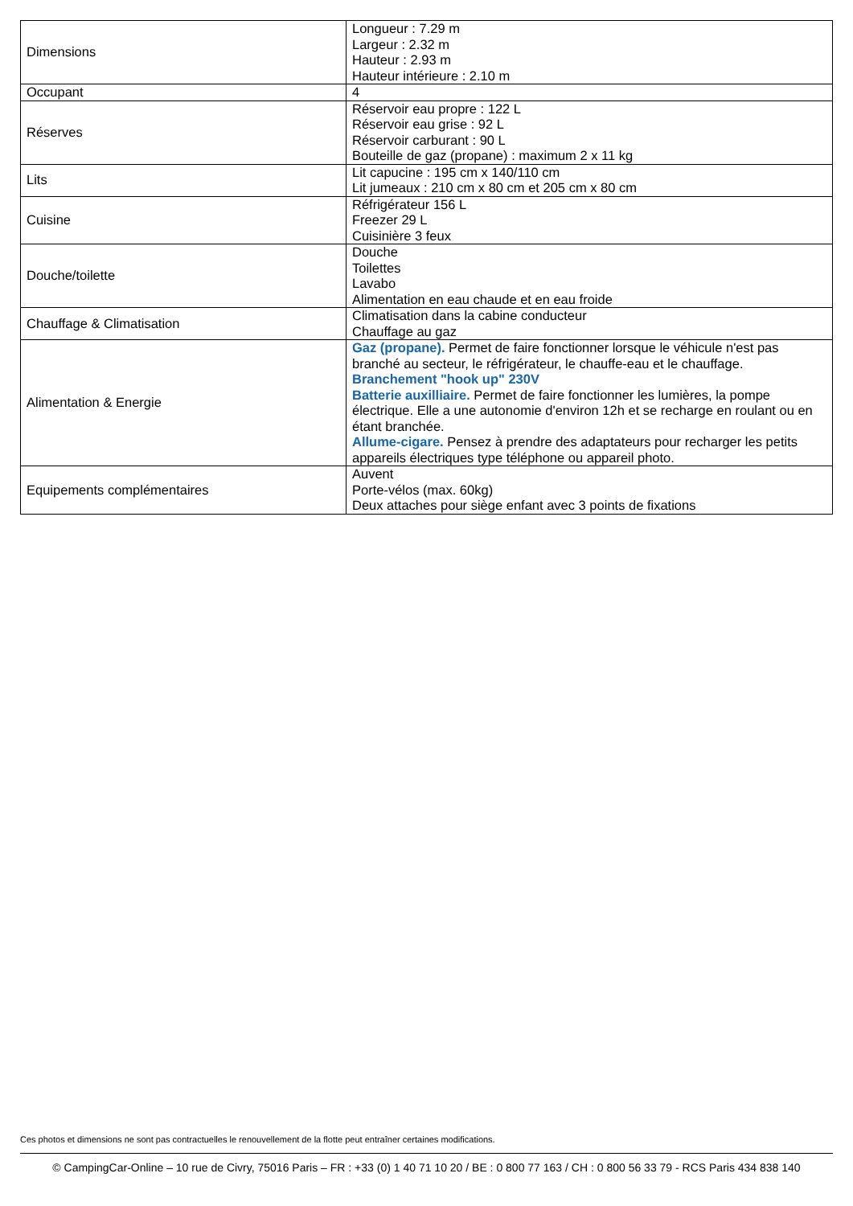| Dimensions | Longueur : 7.29 m Largeur : 2.32 m Hauteur : 2.93 m Hauteur intérieure : 2.10 m |
| Occupant | 4 |
| Réserves | Réservoir eau propre : 122 L Réservoir eau grise : 92 L Réservoir carburant : 90 L Bouteille de gaz (propane) : maximum 2 x 11 kg |
| Lits | Lit capucine : 195 cm x 140/110 cm Lit jumeaux : 210 cm x 80 cm et 205 cm x 80 cm |
| Cuisine | Réfrigérateur 156 L Freezer 29 L Cuisinière 3 feux |
| Douche/toilette | Douche Toilettes Lavabo Alimentation en eau chaude et en eau froide |
| Chauffage & Climatisation | Climatisation dans la cabine conducteur Chauffage au gaz |
| Alimentation & Energie | Gaz (propane). Permet de faire fonctionner lorsque le véhicule n'est pas branché au secteur, le réfrigérateur, le chauffe-eau et le chauffage. Branchement "hook up" 230V Batterie auxilliaire. Permet de faire fonctionner les lumières, la pompe électrique. Elle a une autonomie d'environ 12h et se recharge en roulant ou en étant branchée. Allume-cigare. Pensez à prendre des adaptateurs pour recharger les petits appareils électriques type téléphone ou appareil photo. |
| Equipements complémentaires | Auvent Porte-vélos (max. 60kg) Deux attaches pour siège enfant avec 3 points de fixations |
Ces photos et dimensions ne sont pas contractuelles le renouvellement de la flotte peut entraîner certaines modifications.
© CampingCar-Online – 10 rue de Civry, 75016 Paris – FR : +33 (0) 1 40 71 10 20 / BE : 0 800 77 163 / CH : 0 800 56 33 79 - RCS Paris 434 838 140